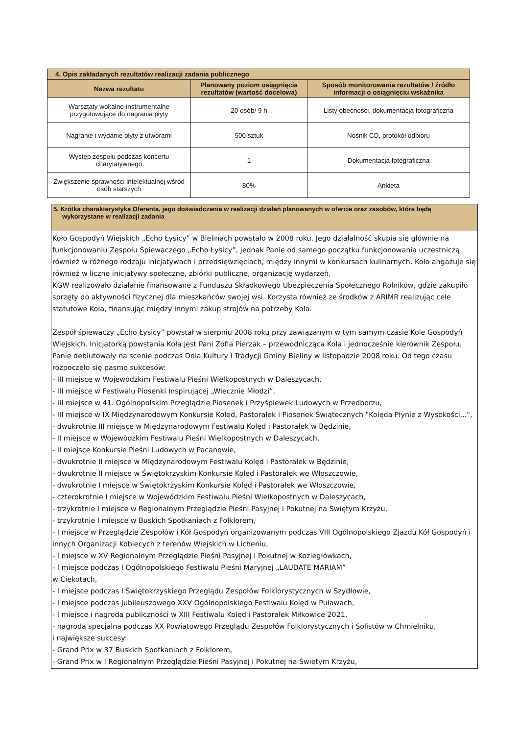| 4. Opis zakładanych rezultatów realizacji zadania publicznego | | |
| --- | --- | --- |
| Nazwa rezultatu | Planowany poziom osiągnięcia rezultatów (wartość docelowa) | Sposób monitorowania rezultatów / źródło informacji o osiągnięciu wskaźnika |
| Warsztaty wokalno-instrumentalne przygotowujące do nagrania płyty | 20 osób/ 9 h | Listy obecności, dokumentacja fotograficzna |
| Nagranie i wydanie płyty z utworami | 500 sztuk | Nośnik CD, protokół odbioru |
| Występ zespołu podczas koncertu charytatywnego | 1 | Dokumentacja fotograficzna |
| Zwiększenie sprawności intelektualnej wśród osób starszych | 80% | Ankieta |
5. Krótka charakterystyka Oferenta, jego doświadczenia w realizacji działań planowanych w ofercie oraz zasobów, które będą
wykorzystane w realizacji zadania
Koło Gospodyń Wiejskich „Echo Łysicy” w Bielinach powstało w 2008 roku. Jego działalność skupia się głównie na funkcjonowaniu Zespołu Śpiewaczego „Echo Łysicy”, jednak Panie od samego początku funkcjonowania uczestniczą również w różnego rodzaju inicjatywach i przedsięwzięciach, między innymi w konkursach kulinarnych. Koło angażuje się również w liczne inicjatywy społeczne, zbiórki publiczne, organizację wydarzeń.
KGW realizowało działanie finansowane z Funduszu Składkowego Ubezpieczenia Społecznego Rolników, gdzie zakupiło sprzęty do aktywności fizycznej dla mieszkańców swojej wsi. Korzysta również ze środków z ARIMR realizując cele statutowe Koła, finansując między innymi zakup strojów na potrzeby Koła.
Zespół śpiewaczy „Echo Łysicy” powstał w sierpniu 2008 roku przy zawiązanym w tym samym czasie Kole Gospodyń Wiejskich. Inicjatorką powstania Koła jest Pani Zofia Pierzak – przewodnicząca Koła i jednocześnie kierownik Zespołu.
Panie debiutowały na scenie podczas Dnia Kultury i Tradycji Gminy Bieliny w listopadzie 2008 roku. Od tego czasu rozpoczęło się pasmo sukcesów:
- III miejsce w Wojewódzkim Festiwalu Pieśni Wielkopostnych w Daleszycach,
- III miejsce w Festiwalu Piosenki Inspirującej „Wiecznie Młodzi”,
- III miejsce w 41. Ogólnopolskim Przeglądzie Piosenek i Przyśpiewek Ludowych w Przedborzu,
- III miejsce w IX Międzynarodowym Konkursie Kolęd, Pastorałek i Piosenek Świątecznych "Kolęda Płynie z Wysokości...",
- dwukrotnie III miejsce w Międzynarodowym Festiwalu Kolęd i Pastorałek w Będzinie,
- II miejsce w Wojewódzkim Festiwalu Pieśni Wielkopostnych w Daleszycach,
- II miejsce Konkursie Pieśni Ludowych w Pacanowie,
- dwukrotnie II miejsce w Międzynarodowym Festiwalu Kolęd i Pastorałek w Będzinie,
- dwukrotnie II miejsce w Świętokrzyskim Konkursie Kolęd i Pastorałek we Włoszczowie,
- dwukrotnie I miejsce w Świętokrzyskim Konkursie Kolęd i Pastorałek we Włoszczowie,
- czterokrotnie I miejsce w Wojewódzkim Festiwalu Pieśni Wielkopostnych w Daleszycach,
- trzykrotnie I miejsce w Regionalnym Przeglądzie Pieśni Pasyjnej i Pokutnej na Świętym Krzyżu,
- trzykrotnie I miejsce w Buskich Spotkaniach z Folklorem,
- I miejsce w Przeglądzie Zespołów i Kół Gospodyń organizowanym podczas VIII Ogólnopolskiego Zjazdu Kół Gospodyń i innych Organizacji Kobiecych z terenów Wiejskich w Licheniu,
- I miejsce w XV Regionalnym Przeglądzie Pieśni Pasyjnej i Pokutnej w Koziegłówkach,
- I miejsce podczas I Ogólnopolskiego Festiwalu Pieśni Maryjnej „LAUDATE MARIAM”
w Ciekotach,
- I miejsce podczas I Świętokrzyskiego Przeglądu Zespołów Folklorystycznych w Szydłowie,
- I miejsce podczas Jubileuszowego XXV Ogólnopolskiego Festiwalu Kolęd w Puławach,
- I miejsce i nagroda publiczności w XIII Festiwalu Kolęd i Pastorałek Miłkowice 2021,
- nagroda specjalna podczas XX Powiatowego Przeglądu Zespołów Folklorystycznych i Solistów w Chmielniku,
i największe sukcesy:
- Grand Prix w 37 Buskich Spotkaniach z Folklorem,
- Grand Prix w I Regionalnym Przeglądzie Pieśni Pasyjnej i Pokutnej na Świętym Krzyżu,